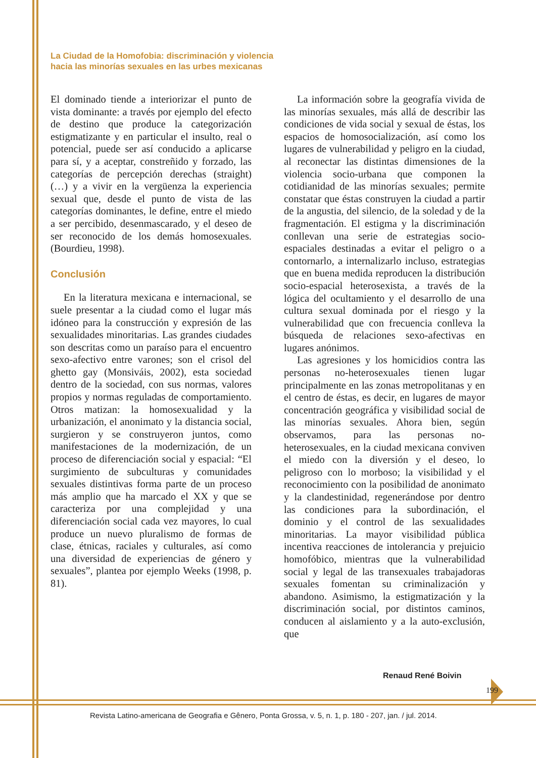La Ciudad de la Homofobia: discriminación y violencia
hacia las minorías sexuales en las urbes mexicanas
El dominado tiende a interiorizar el punto de vista dominante: a través por ejemplo del efecto de destino que produce la categorización estigmatizante y en particular el insulto, real o potencial, puede ser así conducido a aplicarse para sí, y a aceptar, constreñido y forzado, las categorías de percepción derechas (straight) (…) y a vivir en la vergüenza la experiencia sexual que, desde el punto de vista de las categorías dominantes, le define, entre el miedo a ser percibido, desenmascarado, y el deseo de ser reconocido de los demás homosexuales. (Bourdieu, 1998).
Conclusión
En la literatura mexicana e internacional, se suele presentar a la ciudad como el lugar más idóneo para la construcción y expresión de las sexualidades minoritarias. Las grandes ciudades son descritas como un paraíso para el encuentro sexo-afectivo entre varones; son el crisol del ghetto gay (Monsiváis, 2002), esta sociedad dentro de la sociedad, con sus normas, valores propios y normas reguladas de comportamiento. Otros matizan: la homosexualidad y la urbanización, el anonimato y la distancia social, surgieron y se construyeron juntos, como manifestaciones de la modernización, de un proceso de diferenciación social y espacial: “El surgimiento de subculturas y comunidades sexuales distintivas forma parte de un proceso más amplio que ha marcado el XX y que se caracteriza por una complejidad y una diferenciación social cada vez mayores, lo cual produce un nuevo pluralismo de formas de clase, étnicas, raciales y culturales, así como una diversidad de experiencias de género y sexuales”, plantea por ejemplo Weeks (1998, p. 81).
La información sobre la geografía vivida de las minorías sexuales, más allá de describir las condiciones de vida social y sexual de éstas, los espacios de homosocialización, así como los lugares de vulnerabilidad y peligro en la ciudad, al reconectar las distintas dimensiones de la violencia socio-urbana que componen la cotidianidad de las minorías sexuales; permite constatar que éstas construyen la ciudad a partir de la angustia, del silencio, de la soledad y de la fragmentación. El estigma y la discriminación conllevan una serie de estrategias socio-espaciales destinadas a evitar el peligro o a contornarlo, a internalizarlo incluso, estrategias que en buena medida reproducen la distribución socio-espacial heterosexista, a través de la lógica del ocultamiento y el desarrollo de una cultura sexual dominada por el riesgo y la vulnerabilidad que con frecuencia conlleva la búsqueda de relaciones sexo-afectivas en lugares anónimos.
Las agresiones y los homicidios contra las personas no-heterosexuales tienen lugar principalmente en las zonas metropolitanas y en el centro de éstas, es decir, en lugares de mayor concentración geográfica y visibilidad social de las minorías sexuales. Ahora bien, según observamos, para las personas no-heterosexuales, en la ciudad mexicana conviven el miedo con la diversión y el deseo, lo peligroso con lo morboso; la visibilidad y el reconocimiento con la posibilidad de anonimato y la clandestinidad, regenerándose por dentro las condiciones para la subordinación, el dominio y el control de las sexualidades minoritarias. La mayor visibilidad pública incentiva reacciones de intolerancia y prejuicio homofóbico, mientras que la vulnerabilidad social y legal de las transexuales trabajadoras sexuales fomentan su criminalización y abandono. Asimismo, la estigmatización y la discriminación social, por distintos caminos, conducen al aislamiento y a la auto-exclusión, que
Renaud René Boivin
199
Revista Latino-americana de Geografia e Gênero, Ponta Grossa, v. 5, n. 1, p. 180 - 207, jan. / jul. 2014.